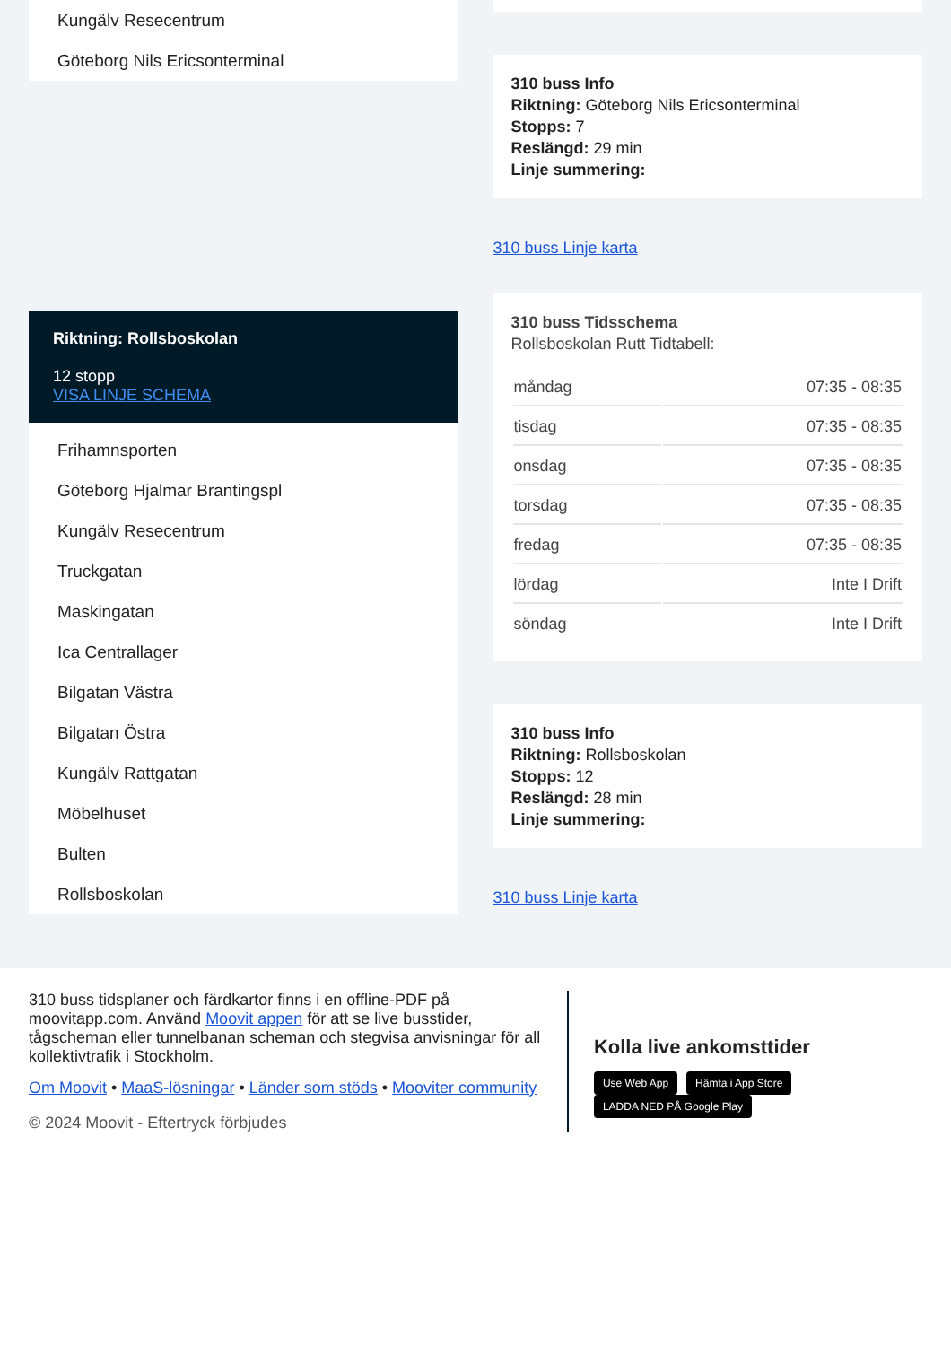Kungälv Resecentrum
Göteborg Nils Ericsonterminal
Riktning: Rollsboskolan
12 stopp
VISA LINJE SCHEMA
Frihamnsporten
Göteborg Hjalmar Brantingspl
Kungälv Resecentrum
Truckgatan
Maskingatan
Ica Centrallager
Bilgatan Västra
Bilgatan Östra
Kungälv Rattgatan
Möbelhuset
Bulten
Rollsboskolan
310 buss Info
Riktning: Göteborg Nils Ericsonterminal
Stopps: 7
Reslängd: 29 min
Linje summering:
310 buss Linje karta
310 buss Tidsschema
Rollsboskolan Rutt Tidtabell:
| måndag | 07:35 - 08:35 |
| tisdag | 07:35 - 08:35 |
| onsdag | 07:35 - 08:35 |
| torsdag | 07:35 - 08:35 |
| fredag | 07:35 - 08:35 |
| lördag | Inte I Drift |
| söndag | Inte I Drift |
310 buss Info
Riktning: Rollsboskolan
Stopps: 12
Reslängd: 28 min
Linje summering:
310 buss Linje karta
310 buss tidsplaner och färdkartor finns i en offline-PDF på moovitapp.com. Använd Moovit appen för att se live busstider, tågscheman eller tunnelbanan scheman och stegvisa anvisningar för all kollektivtrafik i Stockholm.
Om Moovit • MaaS-lösningar • Länder som stöds • Mooviter community
© 2024 Moovit - Eftertryck förbjudes
Kolla live ankomsttider
Use Web App Hämta i App Store LADDA NED PÅ Google Play